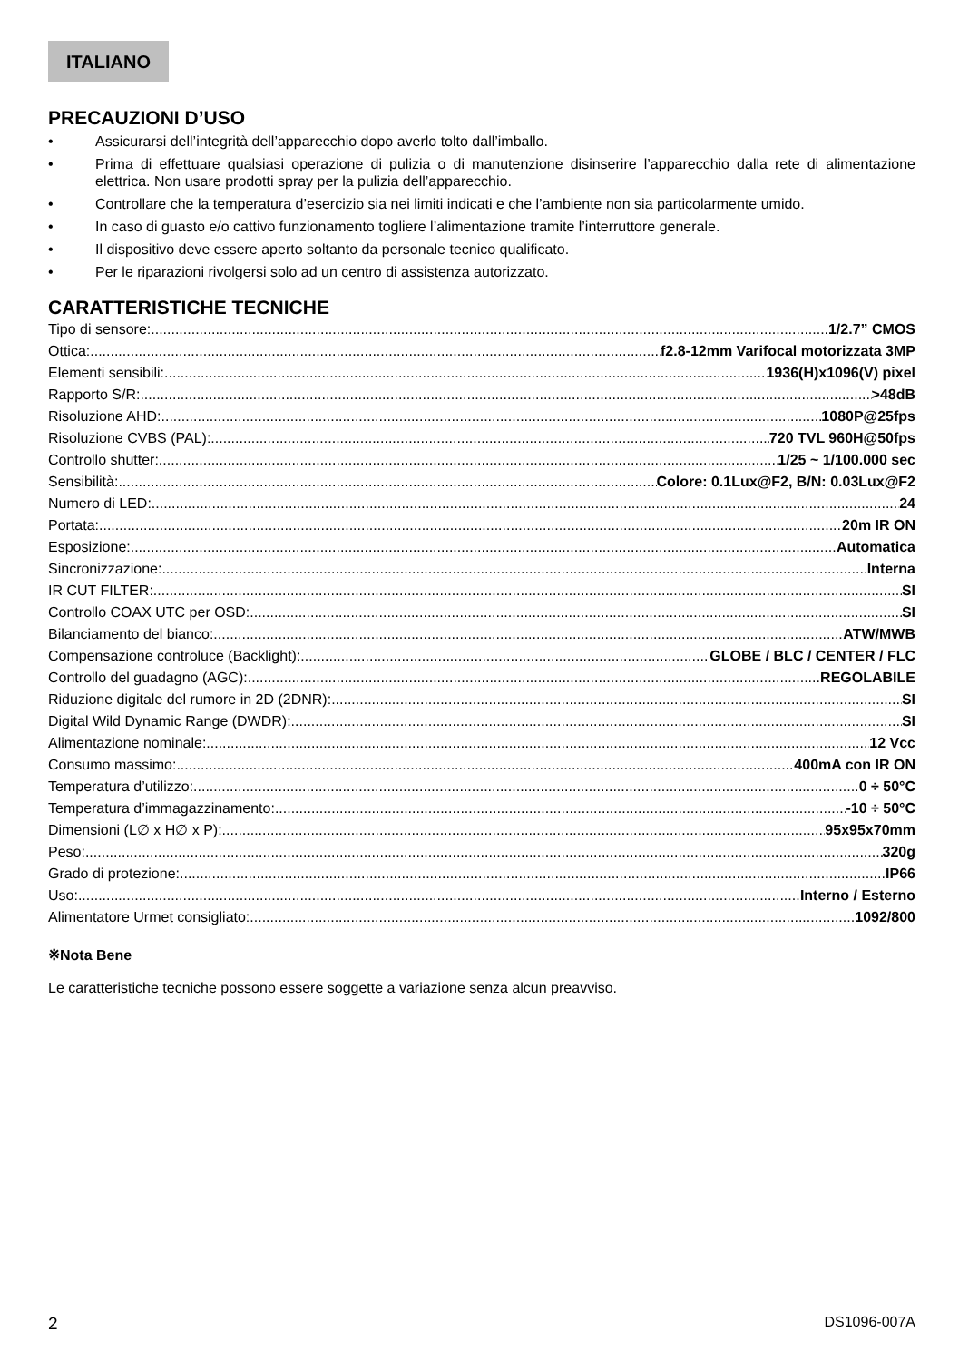ITALIANO
PRECAUZIONI D’USO
• Assicurarsi dell’integrità dell’apparecchio dopo averlo tolto dall’imballo.
• Prima di effettuare qualsiasi operazione di pulizia o di manutenzione disinserire l’apparecchio dalla rete di alimentazione elettrica. Non usare prodotti spray per la pulizia dell’apparecchio.
• Controllare che la temperatura d’esercizio sia nei limiti indicati e che l’ambiente non sia particolarmente umido.
• In caso di guasto e/o cattivo funzionamento togliere l’alimentazione tramite l’interruttore generale.
• Il dispositivo deve essere aperto soltanto da personale tecnico qualificato.
• Per le riparazioni rivolgersi solo ad un centro di assistenza autorizzato.
CARATTERISTICHE TECNICHE
Tipo di sensore: 1/2.7” CMOS
Ottica: f2.8-12mm Varifocal motorizzata 3MP
Elementi sensibili: 1936(H)x1096(V) pixel
Rapporto S/R: >48dB
Risoluzione AHD: 1080P@25fps
Risoluzione CVBS (PAL): 720 TVL 960H@50fps
Controllo shutter: 1/25 ~ 1/100.000 sec
Sensibilità: Colore: 0.1Lux@F2, B/N: 0.03Lux@F2
Numero di LED: 24
Portata: 20m IR ON
Esposizione: Automatica
Sincronizzazione: Interna
IR CUT FILTER: SI
Controllo COAX UTC per OSD: SI
Bilanciamento del bianco: ATW/MWB
Compensazione controluce (Backlight): GLOBE / BLC / CENTER / FLC
Controllo del guadagno (AGC): REGOLABILE
Riduzione digitale del rumore in 2D (2DNR): SI
Digital Wild Dynamic Range (DWDR): SI
Alimentazione nominale: 12 Vcc
Consumo massimo: 400mA con IR ON
Temperatura d’utilizzo: 0 ÷ 50°C
Temperatura d’immagazzinamento: -10 ÷ 50°C
Dimensioni (L∅ x H∅ x P): 95x95x70mm
Peso: 320g
Grado di protezione: IP66
Uso: Interno / Esterno
Alimentatore Urmet consigliato: 1092/800
※Nota Bene
Le caratteristiche tecniche possono essere soggette a variazione senza alcun preavviso.
2 DS1096-007A